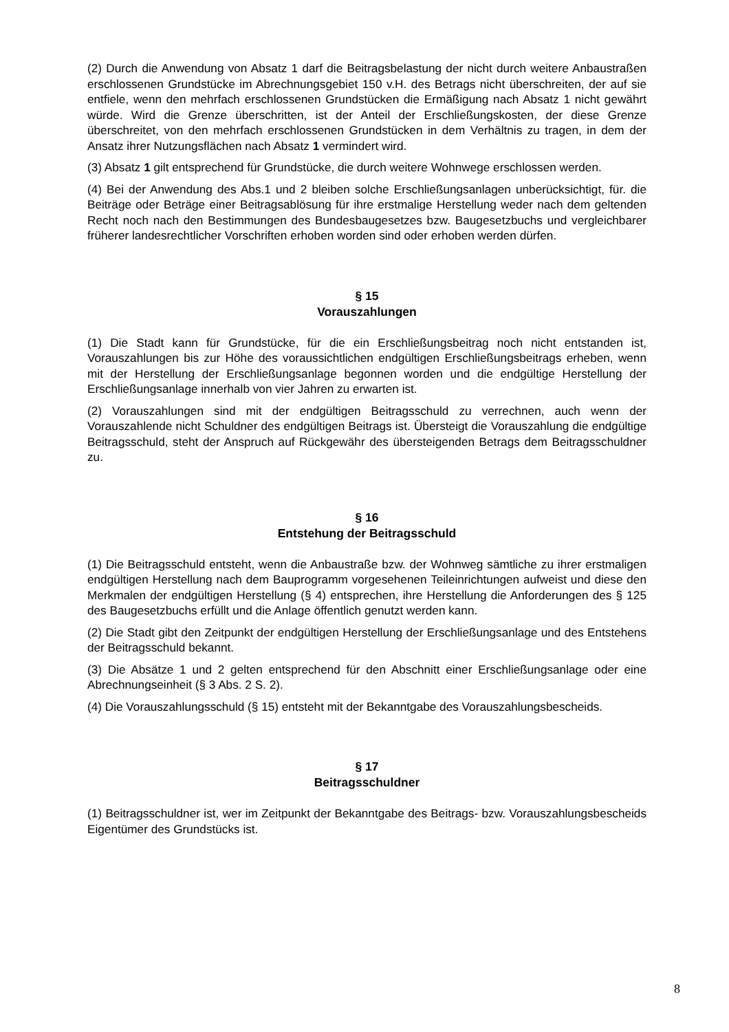(2) Durch die Anwendung von Absatz 1 darf die Beitragsbelastung der nicht durch weitere Anbaustraßen erschlossenen Grundstücke im Abrechnungsgebiet 150 v.H. des Betrags nicht überschreiten, der auf sie entfiele, wenn den mehrfach erschlossenen Grundstücken die Ermäßigung nach Absatz 1 nicht gewährt würde. Wird die Grenze überschritten, ist der Anteil der Erschließungskosten, der diese Grenze überschreitet, von den mehrfach erschlossenen Grundstücken in dem Verhältnis zu tragen, in dem der Ansatz ihrer Nutzungsflächen nach Absatz 1 vermindert wird.
(3) Absatz 1 gilt entsprechend für Grundstücke, die durch weitere Wohnwege erschlossen werden.
(4) Bei der Anwendung des Abs.1 und 2 bleiben solche Erschließungsanlagen unberücksichtigt, für. die Beiträge oder Beträge einer Beitragsablösung für ihre erstmalige Herstellung weder nach dem geltenden Recht noch nach den Bestimmungen des Bundesbaugesetzes bzw. Baugesetzbuchs und vergleichbarer früherer landesrechtlicher Vorschriften erhoben worden sind oder erhoben werden dürfen.
§ 15
Vorauszahlungen
(1) Die Stadt kann für Grundstücke, für die ein Erschließungsbeitrag noch nicht entstanden ist, Vorauszahlungen bis zur Höhe des voraussichtlichen endgültigen Erschließungsbeitrags erheben, wenn mit der Herstellung der Erschließungsanlage begonnen worden und die endgültige Herstellung der Erschließungsanlage innerhalb von vier Jahren zu erwarten ist.
(2) Vorauszahlungen sind mit der endgültigen Beitragsschuld zu verrechnen, auch wenn der Vorauszahlende nicht Schuldner des endgültigen Beitrags ist. Übersteigt die Vorauszahlung die endgültige Beitragsschuld, steht der Anspruch auf Rückgewähr des übersteigenden Betrags dem Beitragsschuldner zu.
§ 16
Entstehung der Beitragsschuld
(1) Die Beitragsschuld entsteht, wenn die Anbaustraße bzw. der Wohnweg sämtliche zu ihrer erstmaligen endgültigen Herstellung nach dem Bauprogramm vorgesehenen Teileinrichtungen aufweist und diese den Merkmalen der endgültigen Herstellung (§ 4) entsprechen, ihre Herstellung die Anforderungen des § 125 des Baugesetzbuchs erfüllt und die Anlage öffentlich genutzt werden kann.
(2) Die Stadt gibt den Zeitpunkt der endgültigen Herstellung der Erschließungsanlage und des Entstehens der Beitragsschuld bekannt.
(3) Die Absätze 1 und 2 gelten entsprechend für den Abschnitt einer Erschließungsanlage oder eine Abrechnungseinheit (§ 3 Abs. 2 S. 2).
(4) Die Vorauszahlungsschuld (§ 15) entsteht mit der Bekanntgabe des Vorauszahlungsbescheids.
§ 17
Beitragsschuldner
(1) Beitragsschuldner ist, wer im Zeitpunkt der Bekanntgabe des Beitrags- bzw. Vorauszahlungsbescheids Eigentümer des Grundstücks ist.
8